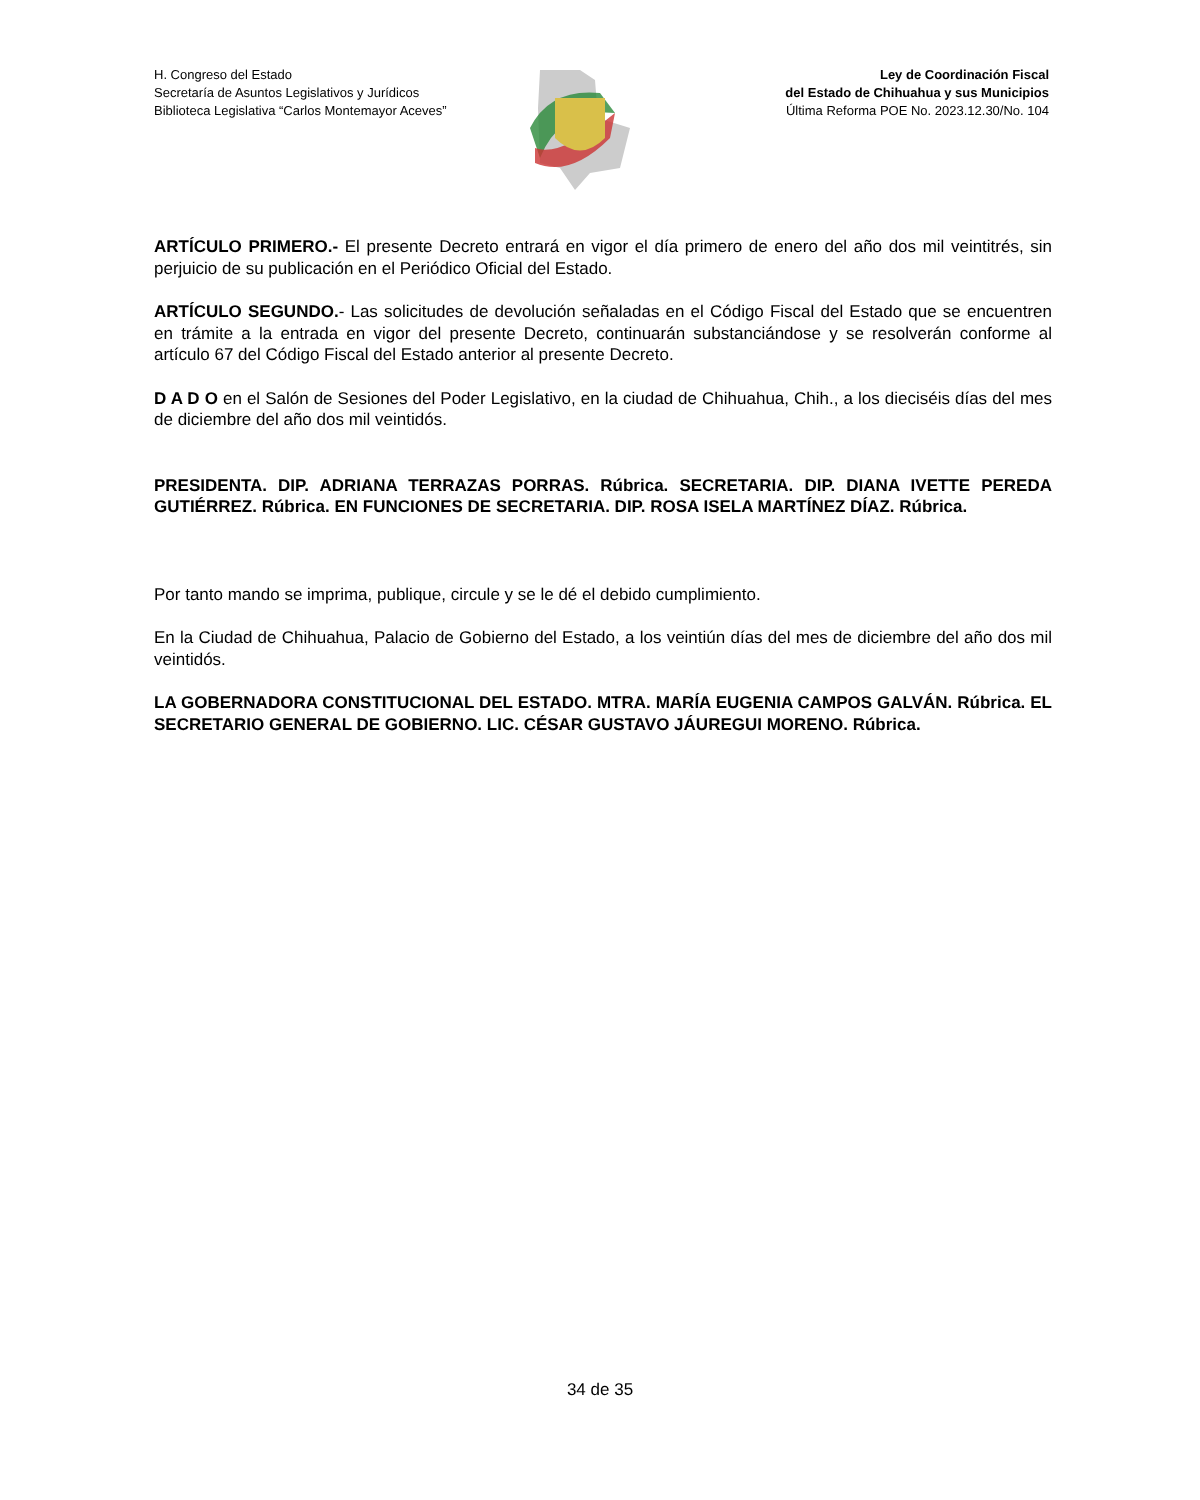H. Congreso del Estado
Secretaría de Asuntos Legislativos y Jurídicos
Biblioteca Legislativa “Carlos Montemayor Aceves”
Ley de Coordinación Fiscal
del Estado de Chihuahua y sus Municipios
Última Reforma POE No. 2023.12.30/No. 104
ARTÍCULO PRIMERO.- El presente Decreto entrará en vigor el día primero de enero del año dos mil veintitrés, sin perjuicio de su publicación en el Periódico Oficial del Estado.
ARTÍCULO SEGUNDO.- Las solicitudes de devolución señaladas en el Código Fiscal del Estado que se encuentren en trámite a la entrada en vigor del presente Decreto, continuarán substanciándose y se resolverán conforme al artículo 67 del Código Fiscal del Estado anterior al presente Decreto.
D A D O en el Salón de Sesiones del Poder Legislativo, en la ciudad de Chihuahua, Chih., a los dieciséis días del mes de diciembre del año dos mil veintidós.
PRESIDENTA. DIP. ADRIANA TERRAZAS PORRAS. Rúbrica. SECRETARIA. DIP. DIANA IVETTE PEREDA GUTIÉRREZ. Rúbrica. EN FUNCIONES DE SECRETARIA. DIP. ROSA ISELA MARTÍNEZ DÍAZ. Rúbrica.
Por tanto mando se imprima, publique, circule y se le dé el debido cumplimiento.
En la Ciudad de Chihuahua, Palacio de Gobierno del Estado, a los veintiún días del mes de diciembre del año dos mil veintidós.
LA GOBERNADORA CONSTITUCIONAL DEL ESTADO. MTRA. MARÍA EUGENIA CAMPOS GALVÁN. Rúbrica. EL SECRETARIO GENERAL DE GOBIERNO. LIC. CÉSAR GUSTAVO JÁUREGUI MORENO. Rúbrica.
34 de 35